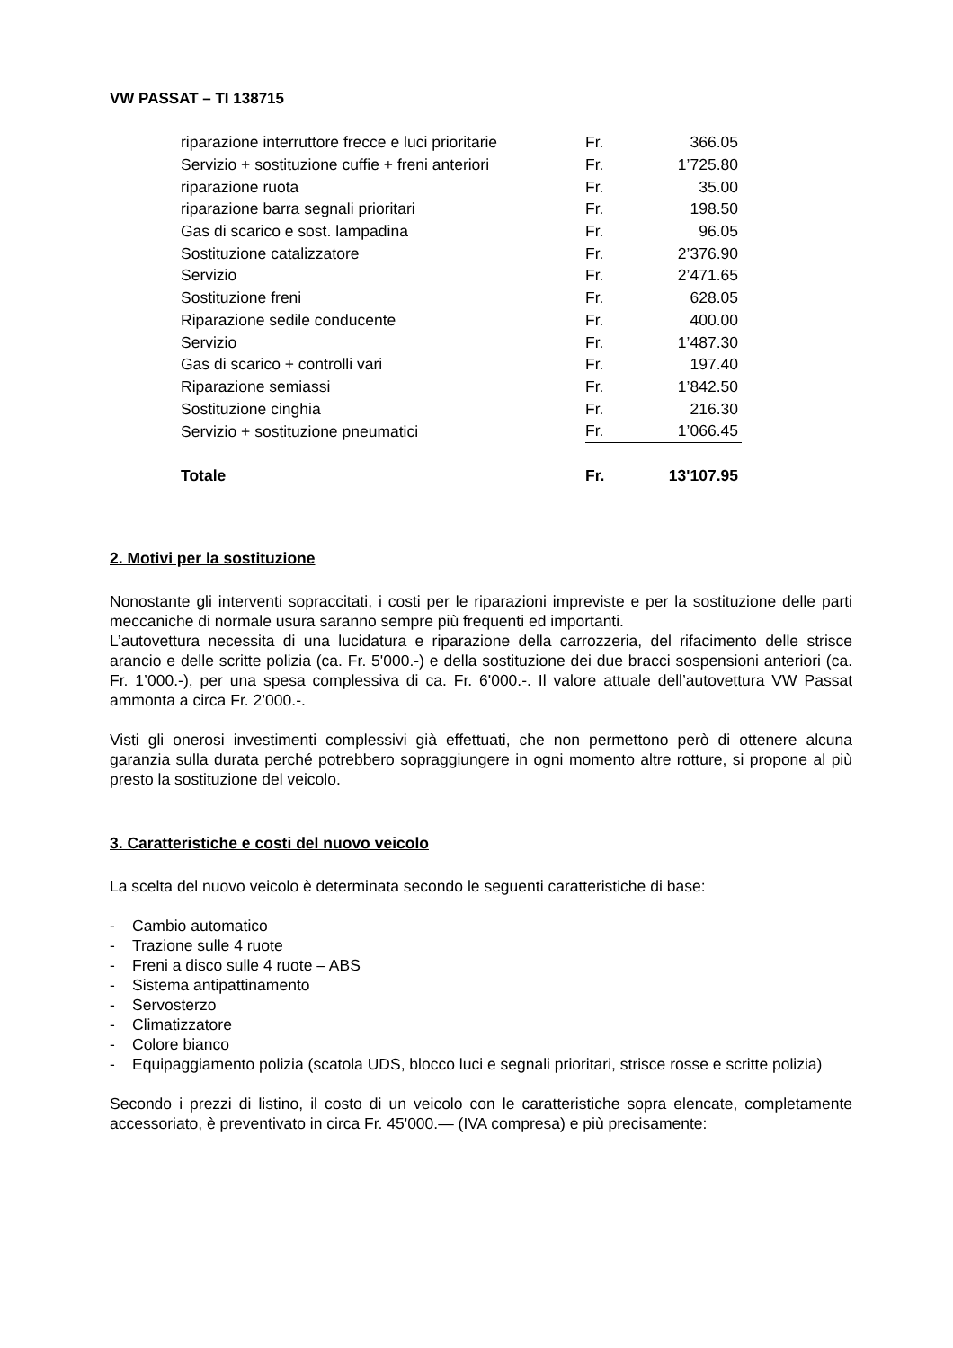VW PASSAT – TI 138715
| riparazione interruttore frecce e luci prioritarie | Fr. | 366.05 |
| Servizio + sostituzione cuffie + freni anteriori | Fr. | 1’725.80 |
| riparazione ruota | Fr. | 35.00 |
| riparazione barra segnali prioritari | Fr. | 198.50 |
| Gas di scarico e sost. lampadina | Fr. | 96.05 |
| Sostituzione catalizzatore | Fr. | 2’376.90 |
| Servizio | Fr. | 2’471.65 |
| Sostituzione freni | Fr. | 628.05 |
| Riparazione sedile conducente | Fr. | 400.00 |
| Servizio | Fr. | 1’487.30 |
| Gas di scarico + controlli vari | Fr. | 197.40 |
| Riparazione semiassi | Fr. | 1’842.50 |
| Sostituzione cinghia | Fr. | 216.30 |
| Servizio + sostituzione pneumatici | Fr. | 1’066.45 |
| Totale | Fr. | 13'107.95 |
2. Motivi per la sostituzione
Nonostante gli interventi sopraccitati, i costi per le riparazioni impreviste e per la sostituzione delle parti meccaniche di normale usura saranno sempre più frequenti ed importanti.
L’autovettura necessita di una lucidatura e riparazione della carrozzeria, del rifacimento delle strisce arancio e delle scritte polizia (ca. Fr. 5'000.-) e della sostituzione dei due bracci sospensioni anteriori (ca. Fr. 1’000.-), per una spesa complessiva di ca. Fr. 6'000.-. Il valore attuale dell’autovettura VW Passat ammonta a circa Fr. 2’000.-.
Visti gli onerosi investimenti complessivi già effettuati, che non permettono però di ottenere alcuna garanzia sulla durata perché potrebbero sopraggiungere in ogni momento altre rotture, si propone al più presto la sostituzione del veicolo.
3. Caratteristiche e costi del nuovo veicolo
La scelta del nuovo veicolo è determinata secondo le seguenti caratteristiche di base:
- Cambio automatico
- Trazione sulle 4 ruote
- Freni a disco sulle 4 ruote – ABS
- Sistema antipattinamento
- Servosterzo
- Climatizzatore
- Colore bianco
- Equipaggiamento polizia (scatola UDS, blocco luci e segnali prioritari, strisce rosse e scritte polizia)
Secondo i prezzi di listino, il costo di un veicolo con le caratteristiche sopra elencate, completamente accessoriato, è preventivato in circa Fr. 45'000.— (IVA compresa) e più precisamente: